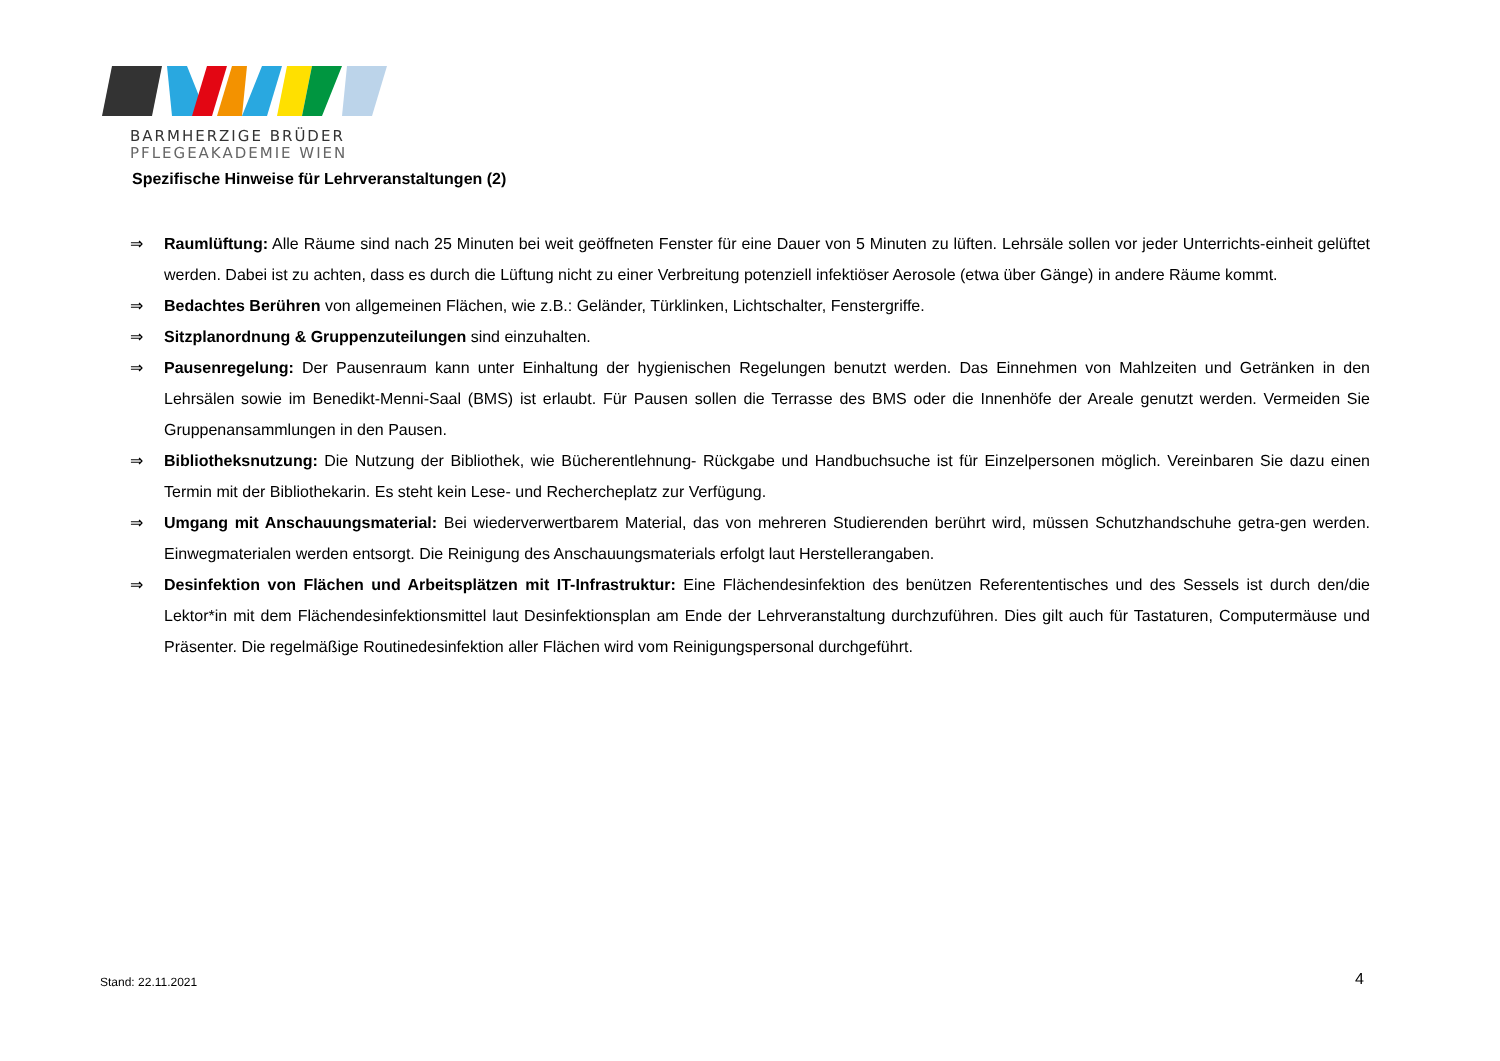BARMHERZIGE BRÜDER
PFLEGEAKADEMIE WIEN
Spezifische Hinweise für Lehrveranstaltungen (2)
⇒ Raumlüftung: Alle Räume sind nach 25 Minuten bei weit geöffneten Fenster für eine Dauer von 5 Minuten zu lüften. Lehrsäle sollen vor jeder Unterrichts-einheit gelüftet werden. Dabei ist zu achten, dass es durch die Lüftung nicht zu einer Verbreitung potenziell infektiöser Aerosole (etwa über Gänge) in andere Räume kommt.
⇒ Bedachtes Berühren von allgemeinen Flächen, wie z.B.: Geländer, Türklinken, Lichtschalter, Fenstergriffe.
⇒ Sitzplanordnung & Gruppenzuteilungen sind einzuhalten.
⇒ Pausenregelung: Der Pausenraum kann unter Einhaltung der hygienischen Regelungen benutzt werden. Das Einnehmen von Mahlzeiten und Getränken in den Lehrsälen sowie im Benedikt-Menni-Saal (BMS) ist erlaubt. Für Pausen sollen die Terrasse des BMS oder die Innenhöfe der Areale genutzt werden. Vermeiden Sie Gruppenansammlungen in den Pausen.
⇒ Bibliotheksnutzung: Die Nutzung der Bibliothek, wie Bücherentlehnung- Rückgabe und Handbuchsuche ist für Einzelpersonen möglich. Vereinbaren Sie dazu einen Termin mit der Bibliothekarin. Es steht kein Lese- und Rechercheplatz zur Verfügung.
⇒ Umgang mit Anschauungsmaterial: Bei wiederverwertbarem Material, das von mehreren Studierenden berührt wird, müssen Schutzhandschuhe getra-gen werden. Einwegmaterialen werden entsorgt. Die Reinigung des Anschauungsmaterials erfolgt laut Herstellerangaben.
⇒ Desinfektion von Flächen und Arbeitsplätzen mit IT-Infrastruktur: Eine Flächendesinfektion des benützen Referententisches und des Sessels ist durch den/die Lektor*in mit dem Flächendesinfektionsmittel laut Desinfektionsplan am Ende der Lehrveranstaltung durchzuführen. Dies gilt auch für Tastaturen, Computermäuse und Präsenter. Die regelmäßige Routinedesinfektion aller Flächen wird vom Reinigungspersonal durchgeführt.
Stand: 22.11.2021 4